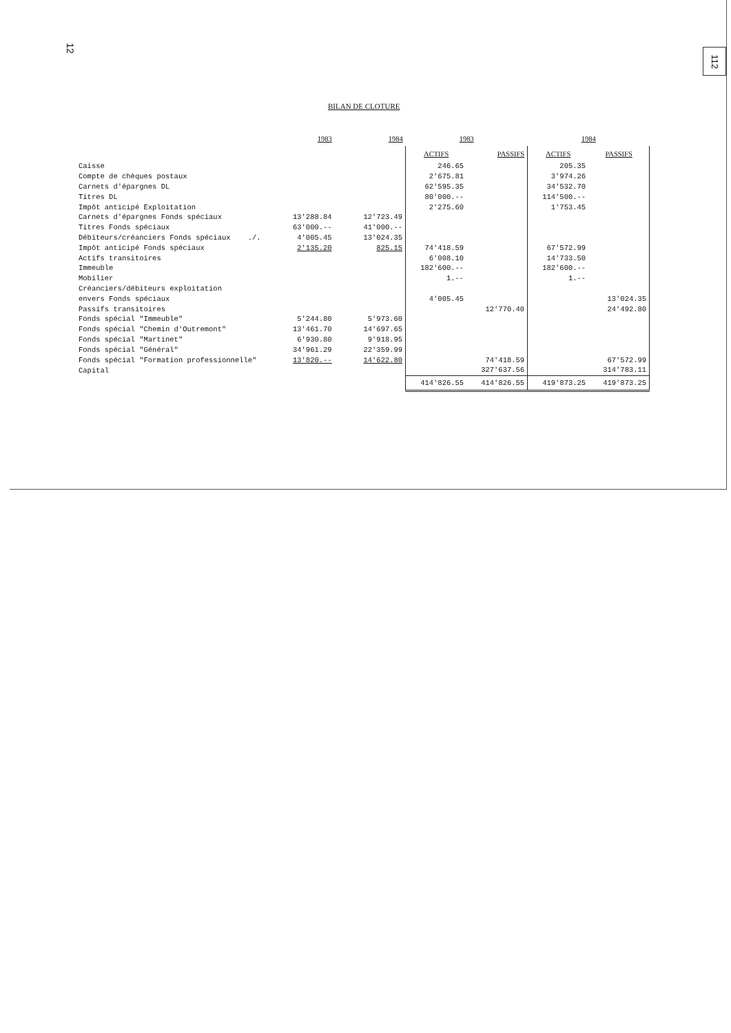12 112
BILAN DE CLOTURE
| | 1983 | 1984 | 1983 | | 1984 | |
| --- | --- | --- | --- | --- | --- | --- |
| | | | ACTIFS | PASSIFS | ACTIFS | PASSIFS |
| Caisse | | | 246.65 | | 205.35 | |
| Compte de chèques postaux | | | 2'675.81 | | 3'974.26 | |
| Carnets d'épargnes DL | | | 62'595.35 | | 34'532.70 | |
| Titres DL | | | 80'000.-- | | 114'500.-- | |
| Impôt anticipé Exploitation | | | 2'275.60 | | 1'753.45 | |
| Carnets d'épargnes Fonds spéciaux | 13'288.84 | 12'723.49 | | | | |
| Titres Fonds spéciaux | 63'000.-- | 41'000.-- | | | | |
| Débiteurs/créanciers Fonds spéciaux ./. | 4'005.45 | 13'024.35 | | | | |
| Impôt anticipé Fonds spéciaux | 2'135.20 | 825.15 | 74'418.59 | | 67'572.99 | |
| Actifs transitoires | | | 6'008.10 | | 14'733.50 | |
| Immeuble | | | 182'600.-- | | 182'600.-- | |
| Mobilier | | | 1.-- | | 1.-- | |
| Créanciers/débiteurs exploitation | | | | | | |
| envers Fonds spéciaux | | | 4'005.45 | | | 13'024.35 |
| Passifs transitoires | | | | 12'770.40 | | 24'492.80 |
| Fonds spécial "Immeuble" | 5'244.80 | 5'973.60 | | | | |
| Fonds spécial "Chemin d'Outremont" | 13'461.70 | 14'697.65 | | | | |
| Fonds spécial "Martinet" | 6'930.80 | 9'918.95 | | | | |
| Fonds spécial "Général" | 34'961.29 | 22'359.99 | | | | |
| Fonds spécial "Formation professionnelle" | 13'820.-- | 14'622.80 | | 74'418.59 | | 67'572.99 |
| Capital | | | | 327'637.56 | | 314'783.11 |
| | | | 414'826.55 | 414'826.55 | 419'873.25 | 419'873.25 |